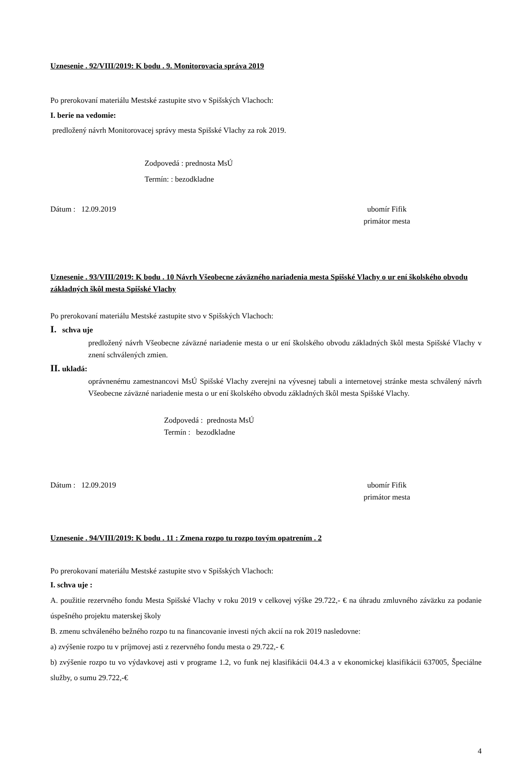Uznesenie . 92/VIII/2019: K bodu . 9. Monitorovacia správa 2019
Po prerokovaní materiálu Mestské zastupite stvo v Spišských Vlachoch:
I. berie na vedomie:
predložený návrh Monitorovacej správy mesta Spišské Vlachy za rok 2019.
Zodpovedá : prednosta MsÚ
Termín: : bezodkladne
Dátum : 12.09.2019 ubomír Fifik
primátor mesta
Uznesenie . 93/VIII/2019: K bodu . 10 Návrh Všeobecne záväzného nariadenia mesta Spišské Vlachy o ur ení školského obvodu základných škôl mesta Spišské Vlachy
Po prerokovaní materiálu Mestské zastupite stvo v Spišských Vlachoch:
I. schva uje
predložený návrh Všeobecne záväzné nariadenie mesta o ur ení školského obvodu základných škôl mesta Spišské Vlachy v znení schválených zmien.
II. ukladá:
oprávnenému zamestnancovi MsÚ Spišské Vlachy zverejni na vývesnej tabuli a internetovej stránke mesta schválený návrh Všeobecne záväzné nariadenie mesta o ur ení školského obvodu základných škôl mesta Spišské Vlachy.
Zodpovedá : prednosta MsÚ
Termín : bezodkladne
Dátum : 12.09.2019 ubomír Fifik
primátor mesta
Uznesenie . 94/VIII/2019: K bodu . 11 : Zmena rozpo tu rozpo tovým opatrením . 2
Po prerokovaní materiálu Mestské zastupite stvo v Spišských Vlachoch:
I. schva uje :
A. použitie rezervného fondu Mesta Spišské Vlachy v roku 2019 v celkovej výške 29.722,- € na úhradu zmluvného záväzku za podanie úspešného projektu materskej školy
B. zmenu schváleného bežného rozpo tu na financovanie investi ných akcií na rok 2019 nasledovne:
a) zvýšenie rozpo tu v príjmovej asti z rezervného fondu mesta o 29.722,- €
b) zvýšenie rozpo tu vo výdavkovej asti v programe 1.2, vo funk nej klasifikácii 04.4.3 a v ekonomickej klasifikácii 637005, Špeciálne služby, o sumu 29.722,-€
4